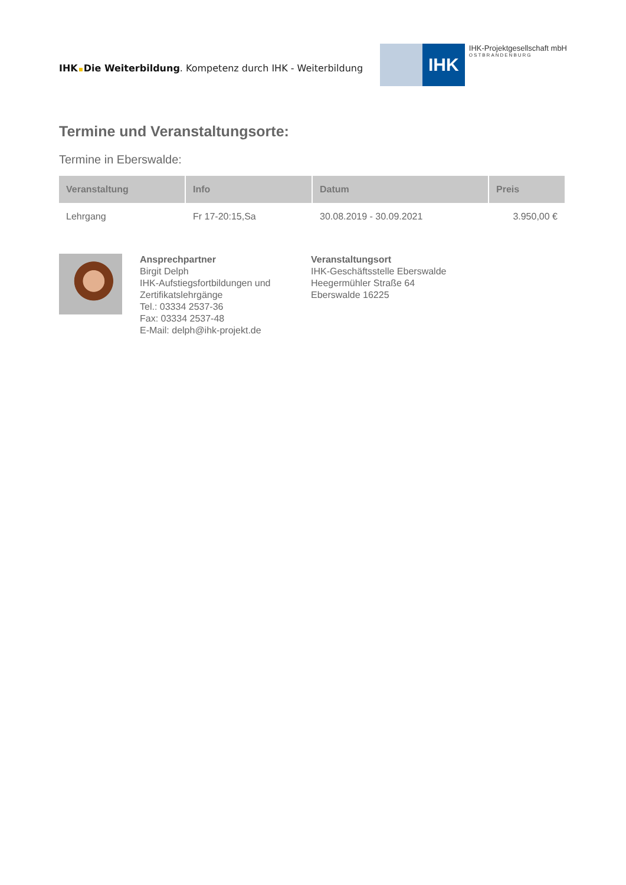IHK Die Weiterbildung. Kompetenz durch IHK - Weiterbildung
IHK
IHK-Projektgesellschaft mbH
OSTBRANDENBURG
Termine und Veranstaltungsorte:
Termine in Eberswalde:
| Veranstaltung | Info | Datum | Preis |
| --- | --- | --- | --- |
| Lehrgang | Fr 17-20:15,Sa | 30.08.2019 - 30.09.2021 | 3.950,00 € |
Ansprechpartner
Birgit Delph
IHK-Aufstiegsfortbildungen und Zertifikatslehrgänge
Tel.: 03334 2537-36
Fax: 03334 2537-48
E-Mail: delph@ihk-projekt.de
Veranstaltungsort
IHK-Geschäftsstelle Eberswalde
Heegermühler Straße 64
Eberswalde 16225